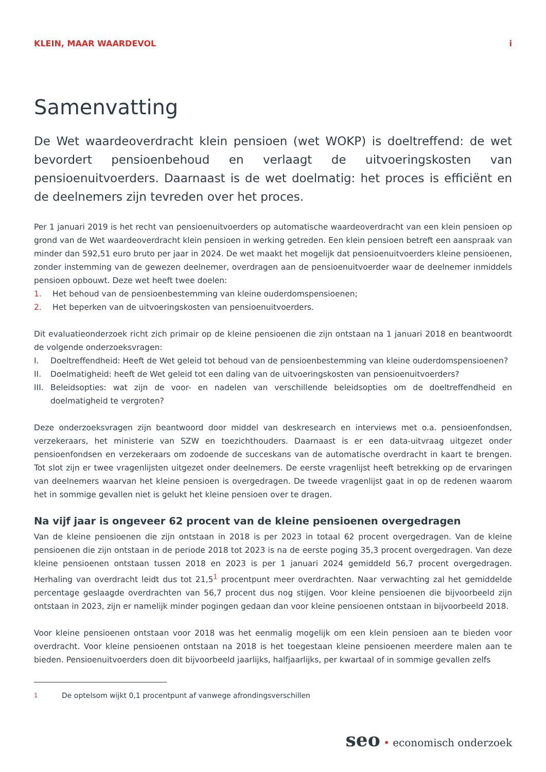KLEIN, MAAR WAARDEVOL i
Samenvatting
De Wet waardeoverdracht klein pensioen (wet WOKP) is doeltreffend: de wet bevordert pensioenbehoud en verlaagt de uitvoeringskosten van pensioenuitvoerders. Daarnaast is de wet doelmatig: het proces is efficiënt en de deelnemers zijn tevreden over het proces.
Per 1 januari 2019 is het recht van pensioenuitvoerders op automatische waardeoverdracht van een klein pensioen op grond van de Wet waardeoverdracht klein pensioen in werking getreden. Een klein pensioen betreft een aanspraak van minder dan 592,51 euro bruto per jaar in 2024. De wet maakt het mogelijk dat pensioenuitvoerders kleine pensioenen, zonder instemming van de gewezen deelnemer, overdragen aan de pensioenuitvoerder waar de deelnemer inmiddels pensioen opbouwt. Deze wet heeft twee doelen:
1. Het behoud van de pensioenbestemming van kleine ouderdomspensioenen;
2. Het beperken van de uitvoeringskosten van pensioenuitvoerders.
Dit evaluatieonderzoek richt zich primair op de kleine pensioenen die zijn ontstaan na 1 januari 2018 en beantwoordt de volgende onderzoeksvragen:
I. Doeltreffendheid: Heeft de Wet geleid tot behoud van de pensioenbestemming van kleine ouderdomspensioenen?
II. Doelmatigheid: heeft de Wet geleid tot een daling van de uitvoeringskosten van pensioenuitvoerders?
III. Beleidsopties: wat zijn de voor- en nadelen van verschillende beleidsopties om de doeltreffendheid en doelmatigheid te vergroten?
Deze onderzoeksvragen zijn beantwoord door middel van deskresearch en interviews met o.a. pensioenfondsen, verzekeraars, het ministerie van SZW en toezichthouders. Daarnaast is er een data-uitvraag uitgezet onder pensioenfondsen en verzekeraars om zodoende de succeskans van de automatische overdracht in kaart te brengen. Tot slot zijn er twee vragenlijsten uitgezet onder deelnemers. De eerste vragenlijst heeft betrekking op de ervaringen van deelnemers waarvan het kleine pensioen is overgedragen. De tweede vragenlijst gaat in op de redenen waarom het in sommige gevallen niet is gelukt het kleine pensioen over te dragen.
Na vijf jaar is ongeveer 62 procent van de kleine pensioenen overgedragen
Van de kleine pensioenen die zijn ontstaan in 2018 is per 2023 in totaal 62 procent overgedragen. Van de kleine pensioenen die zijn ontstaan in de periode 2018 tot 2023 is na de eerste poging 35,3 procent overgedragen. Van deze kleine pensioenen ontstaan tussen 2018 en 2023 is per 1 januari 2024 gemiddeld 56,7 procent overgedragen. Herhaling van overdracht leidt dus tot 21,5<sup>1</sup> procentpunt meer overdrachten. Naar verwachting zal het gemiddelde percentage geslaagde overdrachten van 56,7 procent dus nog stijgen. Voor kleine pensioenen die bijvoorbeeld zijn ontstaan in 2023, zijn er namelijk minder pogingen gedaan dan voor kleine pensioenen ontstaan in bijvoorbeeld 2018.
Voor kleine pensioenen ontstaan voor 2018 was het eenmalig mogelijk om een klein pensioen aan te bieden voor overdracht. Voor kleine pensioenen ontstaan na 2018 is het toegestaan kleine pensioenen meerdere malen aan te bieden. Pensioenuitvoerders doen dit bijvoorbeeld jaarlijks, halfjaarlijks, per kwartaal of in sommige gevallen zelfs
<sup>1</sup> De optelsom wijkt 0,1 procentpunt af vanwege afrondingsverschillen
seo • economisch onderzoek